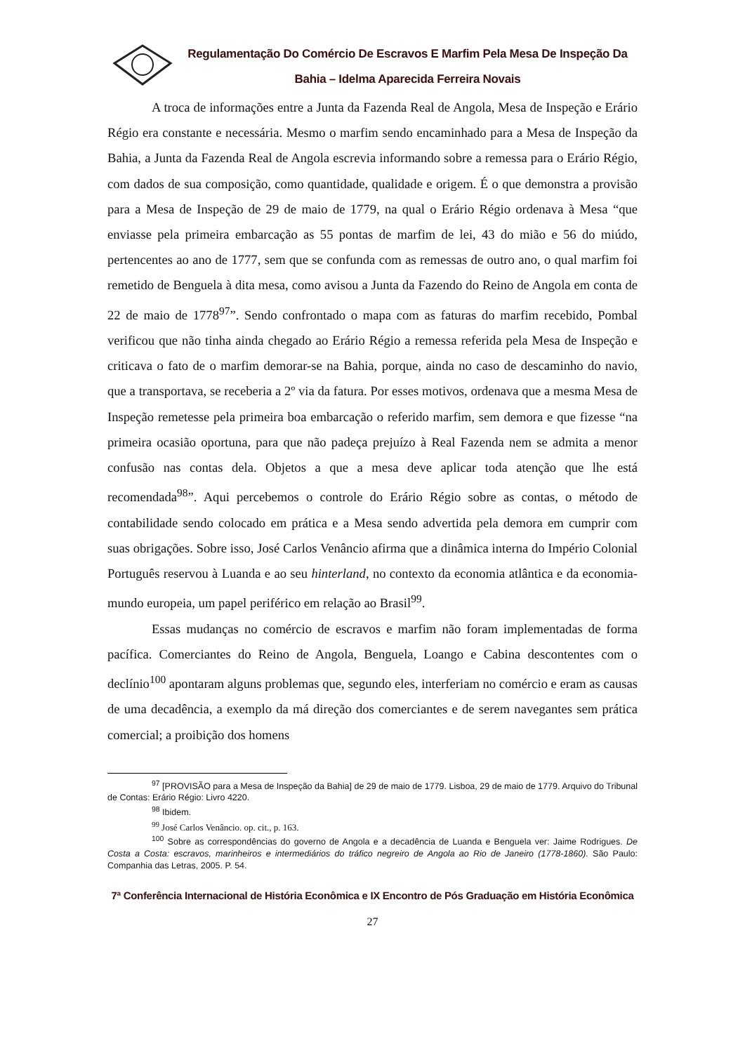Regulamentação Do Comércio De Escravos E Marfim Pela Mesa De Inspeção Da Bahia – Idelma Aparecida Ferreira Novais
A troca de informações entre a Junta da Fazenda Real de Angola, Mesa de Inspeção e Erário Régio era constante e necessária. Mesmo o marfim sendo encaminhado para a Mesa de Inspeção da Bahia, a Junta da Fazenda Real de Angola escrevia informando sobre a remessa para o Erário Régio, com dados de sua composição, como quantidade, qualidade e origem. É o que demonstra a provisão para a Mesa de Inspeção de 29 de maio de 1779, na qual o Erário Régio ordenava à Mesa “que enviasse pela primeira embarcação as 55 pontas de marfim de lei, 43 do mião e 56 do miúdo, pertencentes ao ano de 1777, sem que se confunda com as remessas de outro ano, o qual marfim foi remetido de Benguela à dita mesa, como avisou a Junta da Fazendo do Reino de Angola em conta de 22 de maio de 1778<sup>97</sup>”. Sendo confrontado o mapa com as faturas do marfim recebido, Pombal verificou que não tinha ainda chegado ao Erário Régio a remessa referida pela Mesa de Inspeção e criticava o fato de o marfim demorar-se na Bahia, porque, ainda no caso de descaminho do navio, que a transportava, se receberia a 2º via da fatura. Por esses motivos, ordenava que a mesma Mesa de Inspeção remetesse pela primeira boa embarcação o referido marfim, sem demora e que fizesse “na primeira ocasião oportuna, para que não padeça prejuízo à Real Fazenda nem se admita a menor confusão nas contas dela. Objetos a que a mesa deve aplicar toda atenção que lhe está recomendada<sup>98</sup>”. Aqui percebemos o controle do Erário Régio sobre as contas, o método de contabilidade sendo colocado em prática e a Mesa sendo advertida pela demora em cumprir com suas obrigações. Sobre isso, José Carlos Venâncio afirma que a dinâmica interna do Império Colonial Português reservou à Luanda e ao seu hinterland, no contexto da economia atlântica e da economia-mundo europeia, um papel periférico em relação ao Brasil<sup>99</sup>.
Essas mudanças no comércio de escravos e marfim não foram implementadas de forma pacífica. Comerciantes do Reino de Angola, Benguela, Loango e Cabina descontentes com o declínio<sup>100</sup> apontaram alguns problemas que, segundo eles, interferiam no comércio e eram as causas de uma decadência, a exemplo da má direção dos comerciantes e de serem navegantes sem prática comercial; a proibição dos homens
<sup>97</sup> [PROVISÃO para a Mesa de Inspeção da Bahia] de 29 de maio de 1779. Lisboa, 29 de maio de 1779. Arquivo do Tribunal de Contas: Erário Régio: Livro 4220.
<sup>98</sup> Ibidem.
<sup>99</sup> José Carlos Venâncio. op. cit., p. 163.
<sup>100</sup> Sobre as correspondências do governo de Angola e a decadência de Luanda e Benguela ver: Jaime Rodrigues. De Costa a Costa: escravos, marinheiros e intermediários do tráfico negreiro de Angola ao Rio de Janeiro (1778-1860). São Paulo: Companhia das Letras, 2005. P. 54.
7ª Conferência Internacional de História Econômica e IX Encontro de Pós Graduação em História Econômica
27